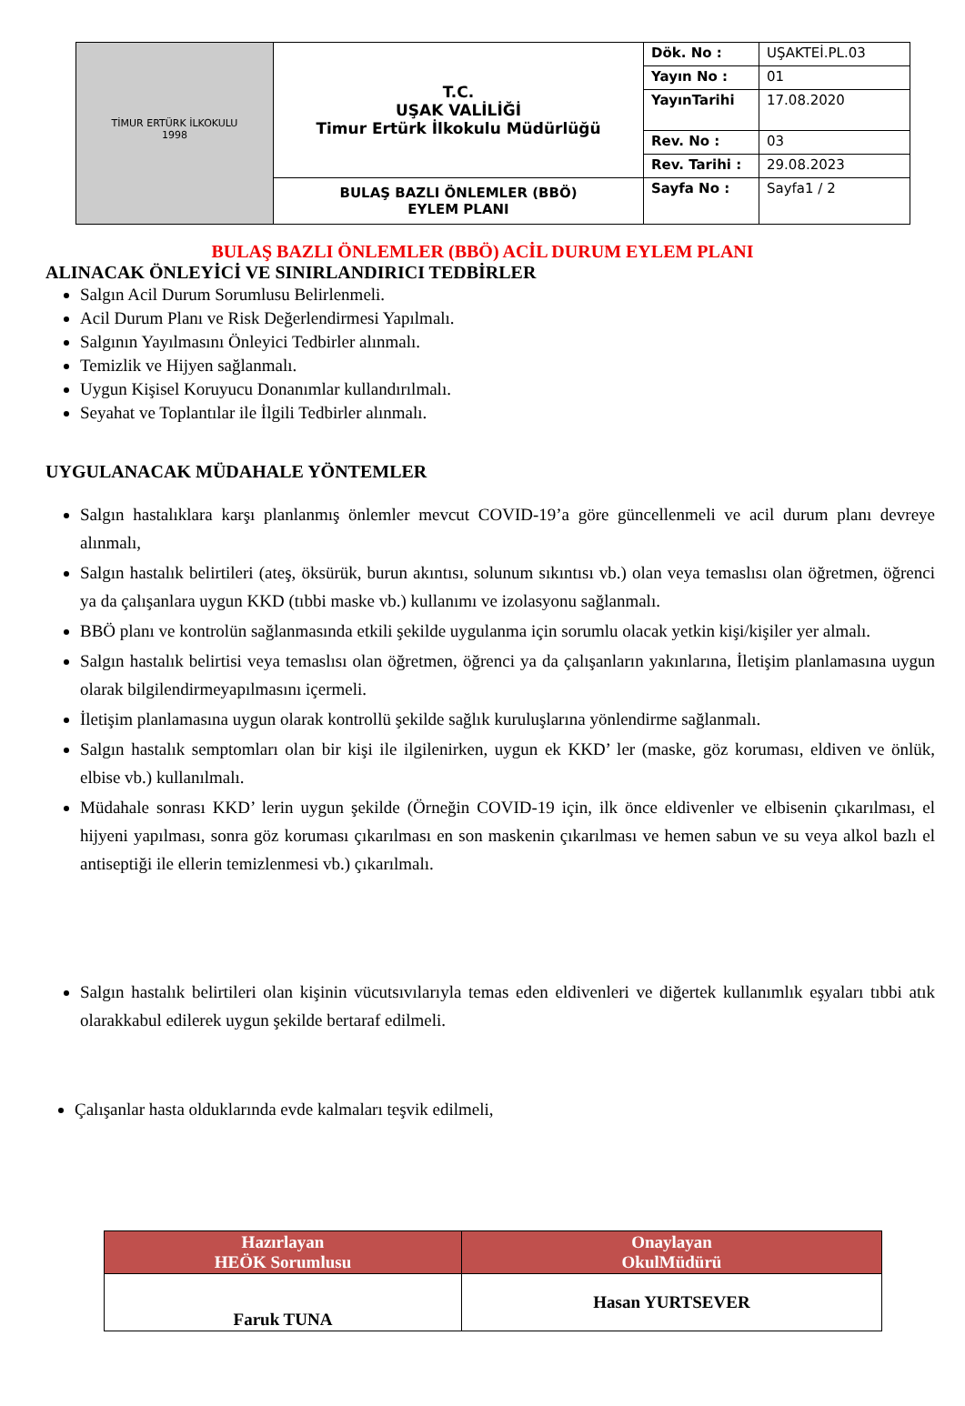| TİMUR ERTÜRK İLKOKULU 1998 | T.C. UŞAK VALİLİĞİ Timur Ertürk İlkokulu Müdürlüğü | Dök. No : | UŞAKTEİ.PL.03 |
| | | Yayın No : | 01 |
| | | YayınTarihi | 17.08.2020 |
| | | Rev. No : | 03 |
| | | Rev. Tarihi : | 29.08.2023 |
| | BULAŞ BAZLI ÖNLEMLER (BBÖ) EYLEM PLANI | Sayfa No : | Sayfa1 / 2 |
BULAŞ BAZLI ÖNLEMLER (BBÖ) ACİL DURUM EYLEM PLANI
ALINACAK ÖNLEYİCİ VE SINIRLANDIRICI TEDBİRLER
Salgın Acil Durum Sorumlusu Belirlenmeli.
Acil Durum Planı ve Risk Değerlendirmesi Yapılmalı.
Salgının Yayılmasını Önleyici Tedbirler alınmalı.
Temizlik ve Hijyen sağlanmalı.
Uygun Kişisel Koruyucu Donanımlar kullandırılmalı.
Seyahat ve Toplantılar ile İlgili Tedbirler alınmalı.
UYGULANACAK MÜDAHALE YÖNTEMLER
Salgın hastalıklara karşı planlanmış önlemler mevcut COVID-19’a göre güncellenmeli ve acil durum planı devreye alınmalı,
Salgın hastalık belirtileri (ateş, öksürük, burun akıntısı, solunum sıkıntısı vb.) olan veya temaslısı olan öğretmen, öğrenci ya da çalışanlara uygun KKD (tıbbi maske vb.) kullanımı ve izolasyonu sağlanmalı.
BBÖ planı ve kontrolün sağlanmasında etkili şekilde uygulanma için sorumlu olacak yetkin kişi/kişiler yer almalı.
Salgın hastalık belirtisi veya temaslısı olan öğretmen, öğrenci ya da çalışanların yakınlarına, İletişim planlamasına uygun olarak bilgilendirmeyapılmasını içermeli.
İletişim planlamasına uygun olarak kontrollü şekilde sağlık kuruluşlarına yönlendirme sağlanmalı.
Salgın hastalık semptomları olan bir kişi ile ilgilenirken, uygun ek KKD’ ler (maske, göz koruması, eldiven ve önlük, elbise vb.) kullanılmalı.
Müdahale sonrası KKD’ lerin uygun şekilde (Örneğin COVID-19 için, ilk önce eldivenler ve elbisenin çıkarılması, el hijyeni yapılması, sonra göz koruması çıkarılması en son maskenin çıkarılması ve hemen sabun ve su veya alkol bazlı el antiseptiği ile ellerin temizlenmesi vb.) çıkarılmalı.
Salgın hastalık belirtileri olan kişinin vücutsıvılarıyla temas eden eldivenleri ve diğertek kullanımlık eşyaları tıbbi atık olarakkabul edilerek uygun şekilde bertaraf edilmeli.
Çalışanlar hasta olduklarında evde kalmaları teşvik edilmeli,
| Hazırlayan HEÖK Sorumlusu | Onaylayan OkulMüdürü |
| --- | --- |
| Faruk TUNA | Hasan YURTSEVER |